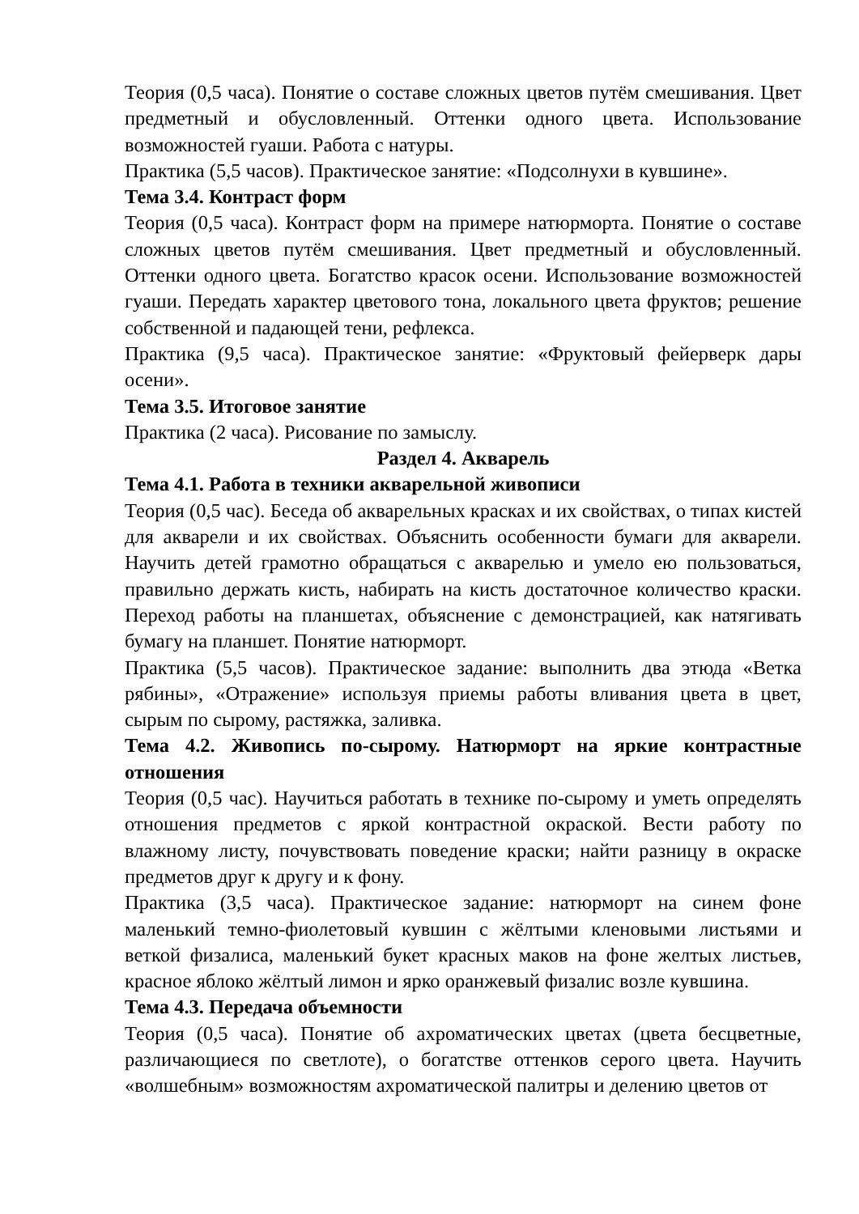Теория (0,5 часа). Понятие о составе сложных цветов путём смешивания. Цвет предметный и обусловленный. Оттенки одного цвета. Использование возможностей гуаши. Работа с натуры.
Практика (5,5 часов). Практическое занятие: «Подсолнухи в кувшине».
Тема 3.4. Контраст форм
Теория (0,5 часа). Контраст форм на примере натюрморта. Понятие о составе сложных цветов путём смешивания. Цвет предметный и обусловленный. Оттенки одного цвета. Богатство красок осени. Использование возможностей гуаши. Передать характер цветового тона, локального цвета фруктов; решение собственной и падающей тени, рефлекса.
Практика (9,5 часа). Практическое занятие: «Фруктовый фейерверк дары осени».
Тема 3.5. Итоговое занятие
Практика (2 часа). Рисование по замыслу.
Раздел 4. Акварель
Тема 4.1. Работа в техники акварельной живописи
Теория (0,5 час). Беседа об акварельных красках и их свойствах, о типах кистей для акварели и их свойствах. Объяснить особенности бумаги для акварели. Научить детей грамотно обращаться с акварелью и умело ею пользоваться, правильно держать кисть, набирать на кисть достаточное количество краски. Переход работы на планшетах, объяснение с демонстрацией, как натягивать бумагу на планшет. Понятие натюрморт.
Практика (5,5 часов). Практическое задание: выполнить два этюда «Ветка рябины», «Отражение» используя приемы работы вливания цвета в цвет, сырым по сырому, растяжка, заливка.
Тема 4.2. Живопись по-сырому. Натюрморт на яркие контрастные отношения
Теория (0,5 час). Научиться работать в технике по-сырому и уметь определять отношения предметов с яркой контрастной окраской. Вести работу по влажному листу, почувствовать поведение краски; найти разницу в окраске предметов друг к другу и к фону.
Практика (3,5 часа). Практическое задание: натюрморт на синем фоне маленький темно-фиолетовый кувшин с жёлтыми кленовыми листьями и веткой физалиса, маленький букет красных маков на фоне желтых листьев, красное яблоко жёлтый лимон и ярко оранжевый физалис возле кувшина.
Тема 4.3. Передача объемности
Теория (0,5 часа). Понятие об ахроматических цветах (цвета бесцветные, различающиеся по светлоте), о богатстве оттенков серого цвета. Научить «волшебным» возможностям ахроматической палитры и делению цветов от